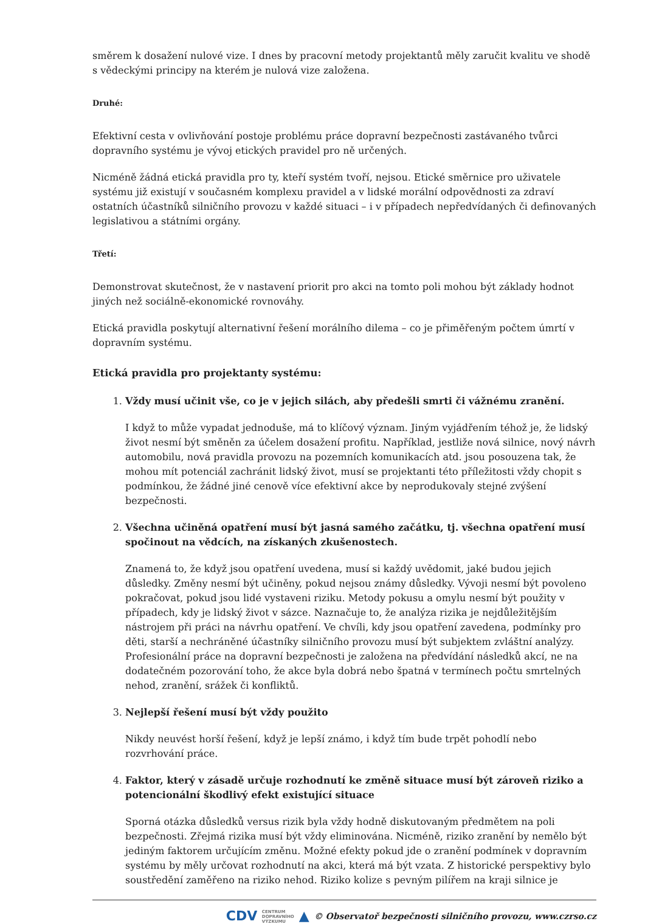směrem k dosažení nulové vize. I dnes by pracovní metody projektantů měly zaručit kvalitu ve shodě s vědeckými principy na kterém je nulová vize založena.
Druhé:
Efektivní cesta v ovlivňování postoje problému práce dopravní bezpečnosti zastávaného tvůrci dopravního systému je vývoj etických pravidel pro ně určených.
Nicméně žádná etická pravidla pro ty, kteří systém tvoří, nejsou. Etické směrnice pro uživatele systému již existují v současném komplexu pravidel a v lidské morální odpovědnosti za zdraví ostatních účastníků silničního provozu v každé situaci – i v případech nepředvídaných či definovaných legislativou a státními orgány.
Třetí:
Demonstrovat skutečnost, že v nastavení priorit pro akci na tomto poli mohou být základy hodnot jiných než sociálně-ekonomické rovnováhy.
Etická pravidla poskytují alternativní řešení morálního dilema – co je přiměřeným počtem úmrtí v dopravním systému.
Etická pravidla pro projektanty systému:
1.
Vždy musí učinit vše, co je v jejich silách, aby předešli smrti či vážnému zranění.
I když to může vypadat jednoduše, má to klíčový význam. Jiným vyjádřením téhož je, že lidský život nesmí být směněn za účelem dosažení profitu. Například, jestliže nová silnice, nový návrh automobilu, nová pravidla provozu na pozemních komunikacích atd. jsou posouzena tak, že mohou mít potenciál zachránit lidský život, musí se projektanti této příležitosti vždy chopit s podmínkou, že žádné jiné cenově více efektivní akce by neprodukovaly stejné zvýšení bezpečnosti.
2.
Všechna učiněná opatření musí být jasná samého začátku, tj. všechna opatření musí spočinout na vědcích, na získaných zkušenostech.
Znamená to, že když jsou opatření uvedena, musí si každý uvědomit, jaké budou jejich důsledky. Změny nesmí být učiněny, pokud nejsou známy důsledky. Vývoji nesmí být povoleno pokračovat, pokud jsou lidé vystaveni riziku. Metody pokusu a omylu nesmí být použity v případech, kdy je lidský život v sázce. Naznačuje to, že analýza rizika je nejdůležitějším nástrojem při práci na návrhu opatření. Ve chvíli, kdy jsou opatření zavedena, podmínky pro děti, starší a nechráněné účastníky silničního provozu musí být subjektem zvláštní analýzy. Profesionální práce na dopravní bezpečnosti je založena na předvídání následků akcí, ne na dodatečném pozorování toho, že akce byla dobrá nebo špatná v termínech počtu smrtelných nehod, zranění, srážek či konfliktů.
3.
Nejlepší řešení musí být vždy použito
Nikdy neuvést horší řešení, když je lepší známo, i když tím bude trpět pohodlí nebo rozvrhování práce.
4.
Faktor, který v zásadě určuje rozhodnutí ke změně situace musí být zároveň riziko a potencionální škodlivý efekt existující situace
Sporná otázka důsledků versus rizik byla vždy hodně diskutovaným předmětem na poli bezpečnosti. Zřejmá rizika musí být vždy eliminována. Nicméně, riziko zranění by nemělo být jediným faktorem určujícím změnu. Možné efekty pokud jde o zranění podmínek v dopravním systému by měly určovat rozhodnutí na akci, která má být vzata. Z historické perspektivy bylo soustředění zaměřeno na riziko nehod. Riziko kolize s pevným pilířem na kraji silnice je
CDV CENTRUM
DOPRAVNÍHO
VÝZKUMU ▲ © Observatoř bezpečnosti silničního provozu, www.czrso.cz